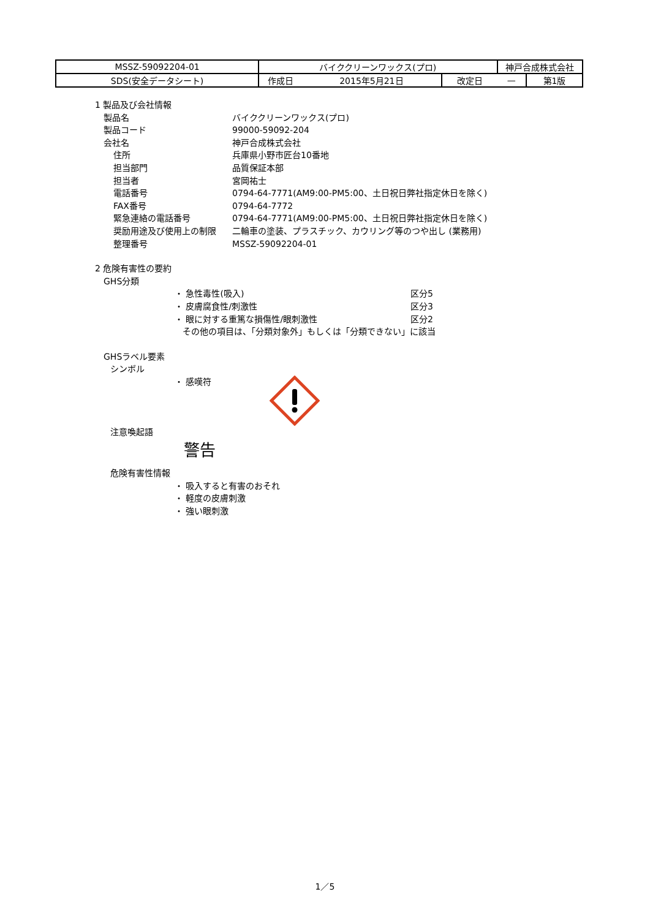| MSSZ-59092204-01 | バイククリーンワックス(プロ) | | | 神戸合成株式会社 | |
| SDS(安全データシート) | 作成日 | 2015年5月21日 | 改定日 | — | 第1版 |
1 製品及び会社情報
製品名 バイククリーンワックス(プロ)
製品コード 99000-59092-204
会社名 神戸合成株式会社
住所 兵庫県小野市匠台10番地
担当部門 品質保証本部
担当者 宮岡祐士
電話番号 0794-64-7771(AM9:00-PM5:00、土日祝日弊社指定休日を除く)
FAX番号 0794-64-7772
緊急連絡の電話番号 0794-64-7771(AM9:00-PM5:00、土日祝日弊社指定休日を除く)
奨励用途及び使用上の制限 二輪車の塗装、プラスチック、カウリング等のつや出し (業務用)
整理番号 MSSZ-59092204-01
2 危険有害性の要約
GHS分類
・ 急性毒性(吸入) 区分5
・ 皮膚腐食性/刺激性 区分3
・ 眼に対する重篤な損傷性/眼刺激性 区分2
その他の項目は、「分類対象外」もしくは「分類できない」に該当
GHSラベル要素
シンボル
・ 感嘆符
注意喚起語
警告
危険有害性情報
・ 吸入すると有害のおそれ
・ 軽度の皮膚刺激
・ 強い眼刺激
1／5